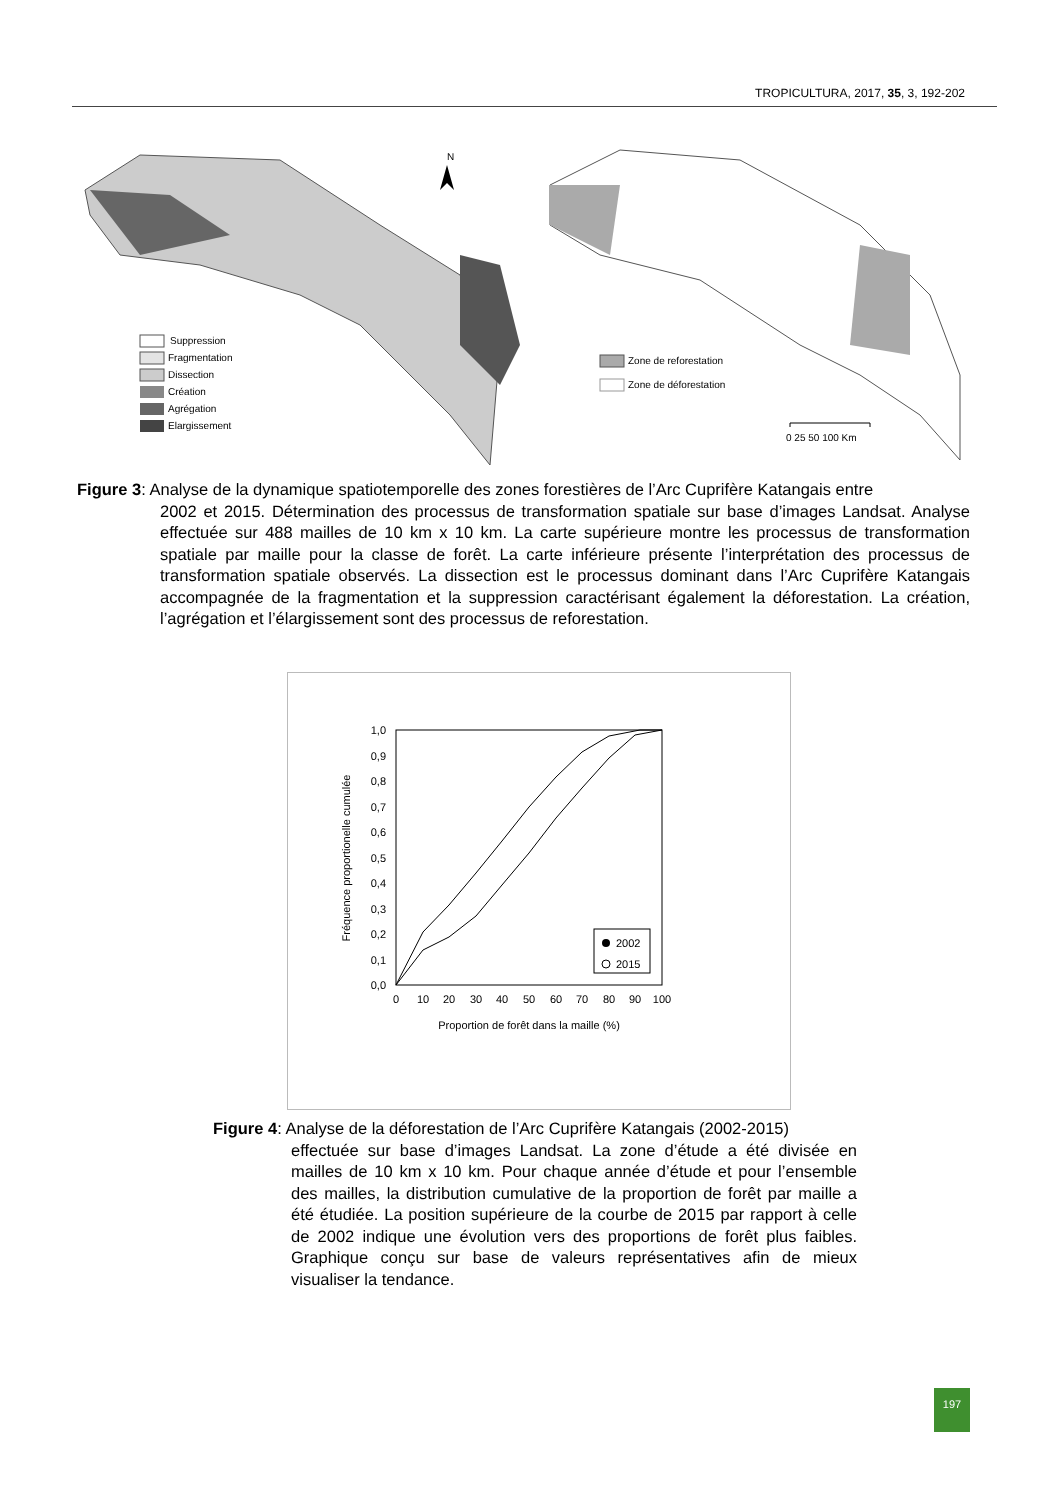TROPICULTURA, 2017, 35, 3, 192-202
N
Suppression
Fragmentation
Dissection
Création
Agrégation
Elargissement
Zone de reforestation
Zone de déforestation
0 25 50 100 Km
Figure 3: Analyse de la dynamique spatiotemporelle des zones forestières de l’Arc Cuprifère Katangais entre
2002 et 2015. Détermination des processus de transformation spatiale sur base d’images Landsat. Analyse effectuée sur 488 mailles de 10 km x 10 km. La carte supérieure montre les processus de transformation spatiale par maille pour la classe de forêt. La carte inférieure présente l’interprétation des processus de transformation spatiale observés. La dissection est le processus dominant dans l’Arc Cuprifère Katangais accompagnée de la fragmentation et la suppression caractérisant également la déforestation. La création, l’agrégation et l’élargissement sont des processus de reforestation.
1,0
0,9
0,8
0,7
0,6
0,5
0,4
0,3
0,2
0,1
0,0
0
10
20
30
40
50
60
70
80
90
100
Proportion de forêt dans la maille (%)
Fréquence proportionelle cumulée
2002
2015
Figure 4: Analyse de la déforestation de l’Arc Cuprifère Katangais (2002-2015)
effectuée sur base d’images Landsat. La zone d’étude a été divisée en mailles de 10 km x 10 km. Pour chaque année d’étude et pour l’ensemble des mailles, la distribution cumulative de la proportion de forêt par maille a été étudiée. La position supérieure de la courbe de 2015 par rapport à celle de 2002 indique une évolution vers des proportions de forêt plus faibles. Graphique conçu sur base de valeurs représentatives afin de mieux visualiser la tendance.
197